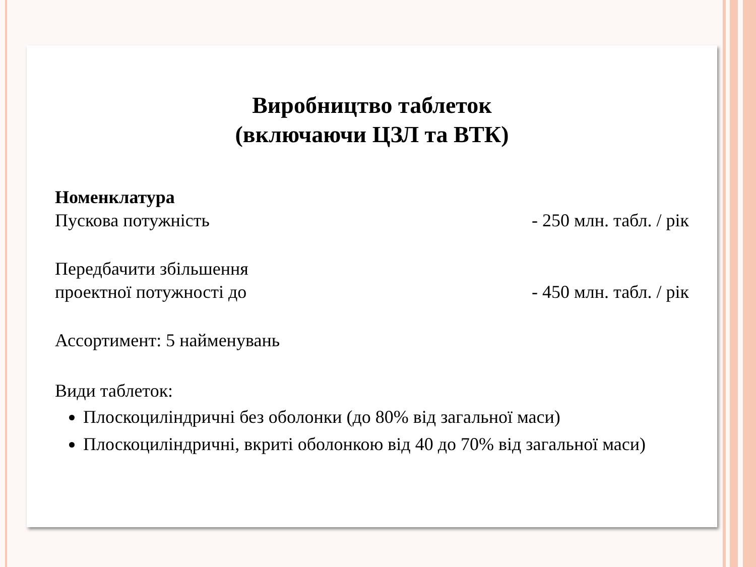Виробництво таблеток
(включаючи ЦЗЛ та ВТК)
Номенклатура
Пускова потужність - 250 млн. табл. / рік
Передбачити збільшення
проектної потужності до - 450 млн. табл. / рік
Ассортимент: 5 найменувань
Види таблеток:
Плоскоциліндричні без оболонки (до 80% від загальної маси)
Плоскоциліндричні, вкриті оболонкою від 40 до 70% від загальної маси)